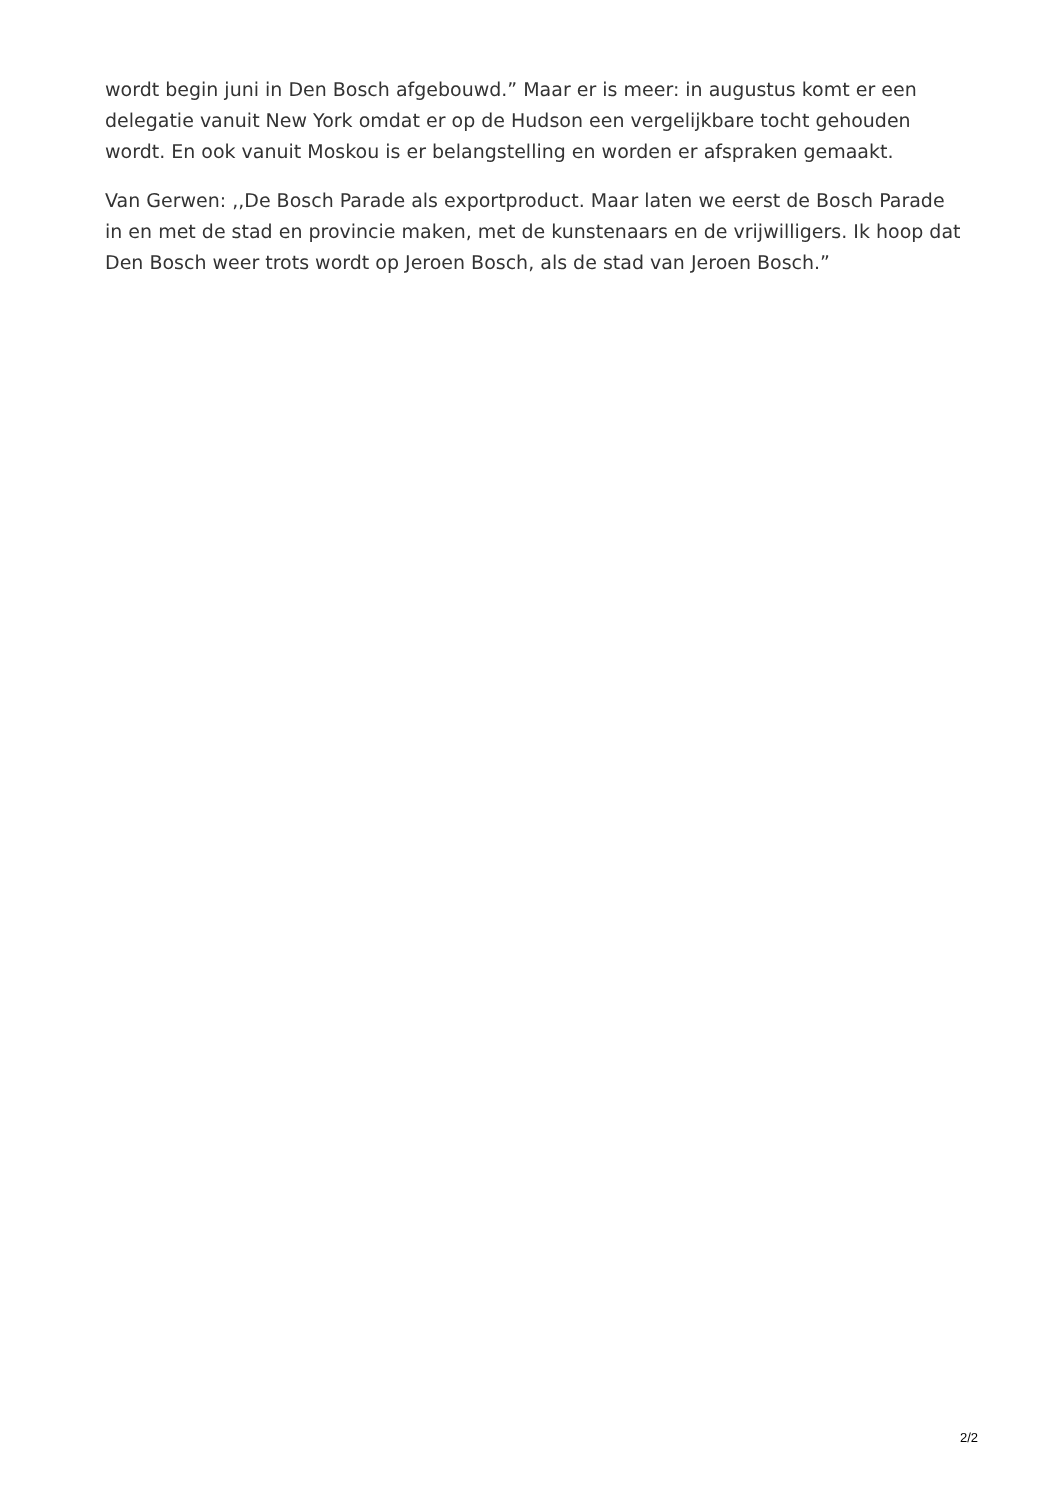wordt begin juni in Den Bosch afgebouwd.” Maar er is meer: in augustus komt er een delegatie vanuit New York omdat er op de Hudson een vergelijkbare tocht gehouden wordt. En ook vanuit Moskou is er belangstelling en worden er afspraken gemaakt.
Van Gerwen: ,,De Bosch Parade als exportproduct. Maar laten we eerst de Bosch Parade in en met de stad en provincie maken, met de kunstenaars en de vrijwilligers. Ik hoop dat Den Bosch weer trots wordt op Jeroen Bosch, als de stad van Jeroen Bosch.”
2/2